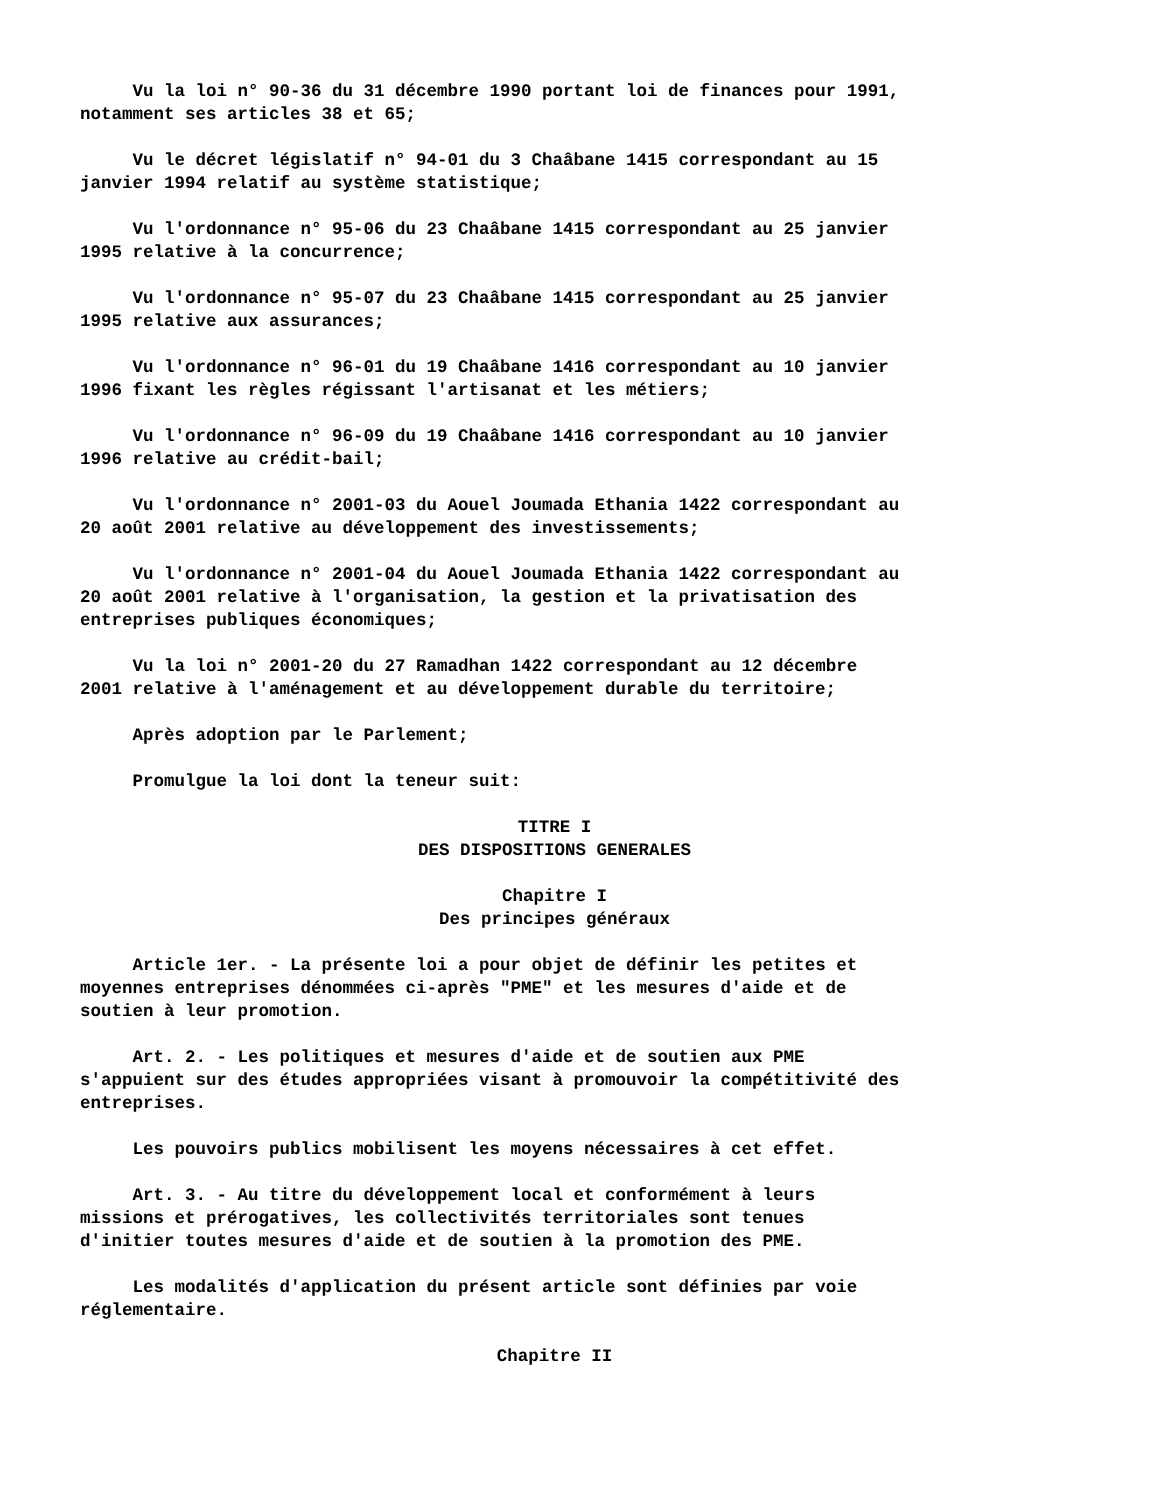Vu la loi n° 90-36 du 31 décembre 1990 portant loi de finances pour 1991, notamment ses articles 38 et 65;
Vu le décret législatif n° 94-01 du 3 Chaâbane 1415 correspondant au 15 janvier 1994 relatif au système statistique;
Vu l'ordonnance n° 95-06 du 23 Chaâbane 1415 correspondant au 25 janvier 1995 relative à la concurrence;
Vu l'ordonnance n° 95-07 du 23 Chaâbane 1415 correspondant au 25 janvier 1995 relative aux assurances;
Vu l'ordonnance n° 96-01 du 19 Chaâbane 1416 correspondant au 10 janvier 1996 fixant les règles régissant l'artisanat et les métiers;
Vu l'ordonnance n° 96-09 du 19 Chaâbane 1416 correspondant au 10 janvier 1996 relative au crédit-bail;
Vu l'ordonnance n° 2001-03 du Aouel Joumada Ethania 1422 correspondant au 20 août 2001 relative au développement des investissements;
Vu l'ordonnance n° 2001-04 du Aouel Joumada Ethania 1422 correspondant au 20 août 2001 relative à l'organisation, la gestion et la privatisation des entreprises publiques économiques;
Vu la loi n° 2001-20 du 27 Ramadhan 1422 correspondant au 12 décembre 2001 relative à l'aménagement et au développement durable du territoire;
Après adoption par le Parlement;
Promulgue la loi dont la teneur suit:
TITRE I
DES DISPOSITIONS GENERALES
Chapitre I
Des principes généraux
Article 1er. - La présente loi a pour objet de définir les petites et moyennes entreprises dénommées ci-après "PME" et les mesures d'aide et de soutien à leur promotion.
Art. 2. - Les politiques et mesures d'aide et de soutien aux PME s'appuient sur des études appropriées visant à promouvoir la compétitivité des entreprises.
Les pouvoirs publics mobilisent les moyens nécessaires à cet effet.
Art. 3. - Au titre du développement local et conformément à leurs missions et prérogatives, les collectivités territoriales sont tenues d'initier toutes mesures d'aide et de soutien à la promotion des PME.
Les modalités d'application du présent article sont définies par voie réglementaire.
Chapitre II